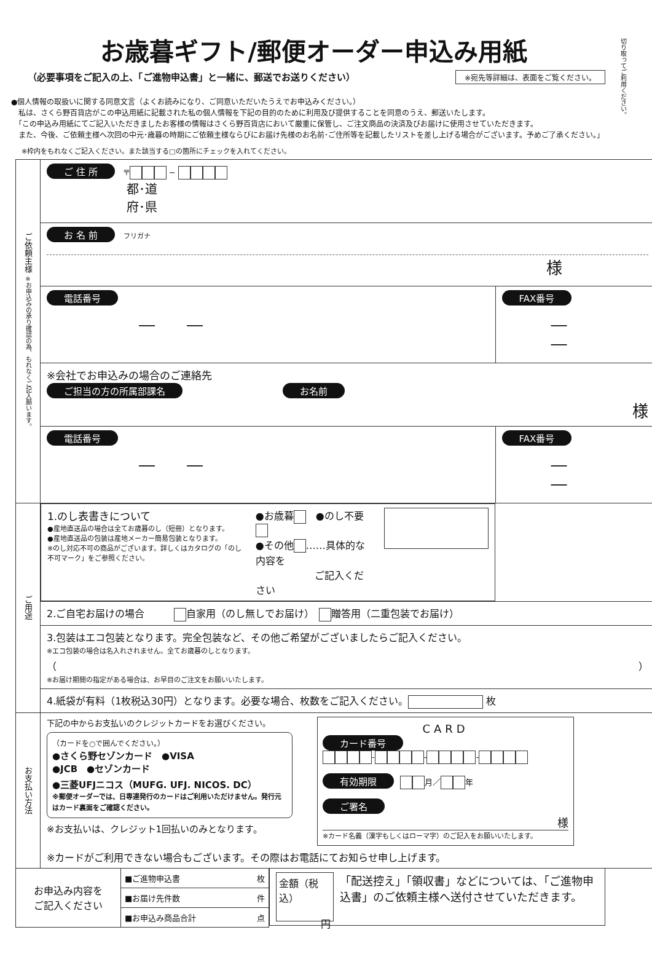切り取ってご利用ください。
お歳暮ギフト/郵便オーダー申込み用紙
（必要事項をご記入の上、「ご進物申込書」と一緒に、郵送でお送りください） ※宛先等詳細は、表面をご覧ください。
●個人情報の取扱いに関する同意文言（よくお読みになり、ご同意いただいたうえでお申込みください。）
　私は、さくら野百貨店がこの申込用紙に記載された私の個人情報を下記の目的のために利用及び提供することを同意のうえ、郵送いたします。
　「この申込み用紙にてご記入いただきましたお客様の情報はさくら野百貨店において厳重に保管し、ご注文商品の決済及びお届けに使用させていただきます。
　また、今後、ご依頼主様へ次回の中元･歳暮の時期にご依頼主様ならびにお届け先様のお名前･ご住所等を記載したリストを差し上げる場合がございます。予めご了承ください。」
※枠内をもれなくご記入ください。また該当する□の箇所にチェックを入れてください。
| ご依頼主様 ※お申込みの承り確認の為、もれなくご記入願います。 | ご 住 所 〒 − 都･道 府･県 | |
| | お 名 前 フリガナ 様 | |
| | 電話番号 ― ― | FAX番号 ― ― |
| | ※会社でお申込みの場合のご連絡先 ご担当の方の所属部課名 お名前 様 | |
| | 電話番号 ― ― | FAX番号 ― ― |
| ご用途 | 1.のし表書きについて ●産地直送品の場合は全てお歳暮のし（短冊）となります。 ●産地直送品の包装は産地メーカー簡易包装となります。 ※のし対応不可の商品がございます。詳しくはカタログの「のし不可マーク」をご参照ください。 ●お歳暮 ●のし不要 ●その他 ……具体的な内容を ご記入ください | |
| | 2.ご自宅お届けの場合 自家用（のし無しでお届け） 贈答用（二重包装でお届け） | |
| | 3.包装はエコ包装となります。完全包装など、その他ご希望がございましたらご記入ください。 ※エコ包装の場合は名入れされません。全てお歳暮のしとなります。 （ ） ※お届け期間の指定がある場合は、お早目のご注文をお願いいたします。 | |
| | 4.紙袋が有料（1枚税込30円）となります。必要な場合、枚数をご記入ください。 枚 | |
| お支払い方法 | 下記の中からお支払いのクレジットカードをお選びください。 （カードを○で囲んでください。） ●さくら野セゾンカード ●VISA ●JCB ●セゾンカード ●三菱UFJニコス（MUFG. UFJ. NICOS. DC） ※郵便オーダーでは、日専連発行のカードはご利用いただけません。発行元はカード裏面をご確認ください。 ※お支払いは、クレジット1回払いのみとなります。 CARD カード番号 - - - 有効期限 月／ 年 ご署名 様 ※カード名義（漢字もしくはローマ字）のご記入をお願いいたします。 ※カードがご利用できない場合もございます。その際はお電話にてお知らせ申し上げます。 | |
| お申込み内容を ご記入ください | ■ご進物申込書 枚 ■お届け先件数 件 ■お申込み商品合計 点 | 金額（税込） 円 「配送控え」「領収書」などについては、「ご進物申込書」のご依頼主様へ送付させていただきます。 |